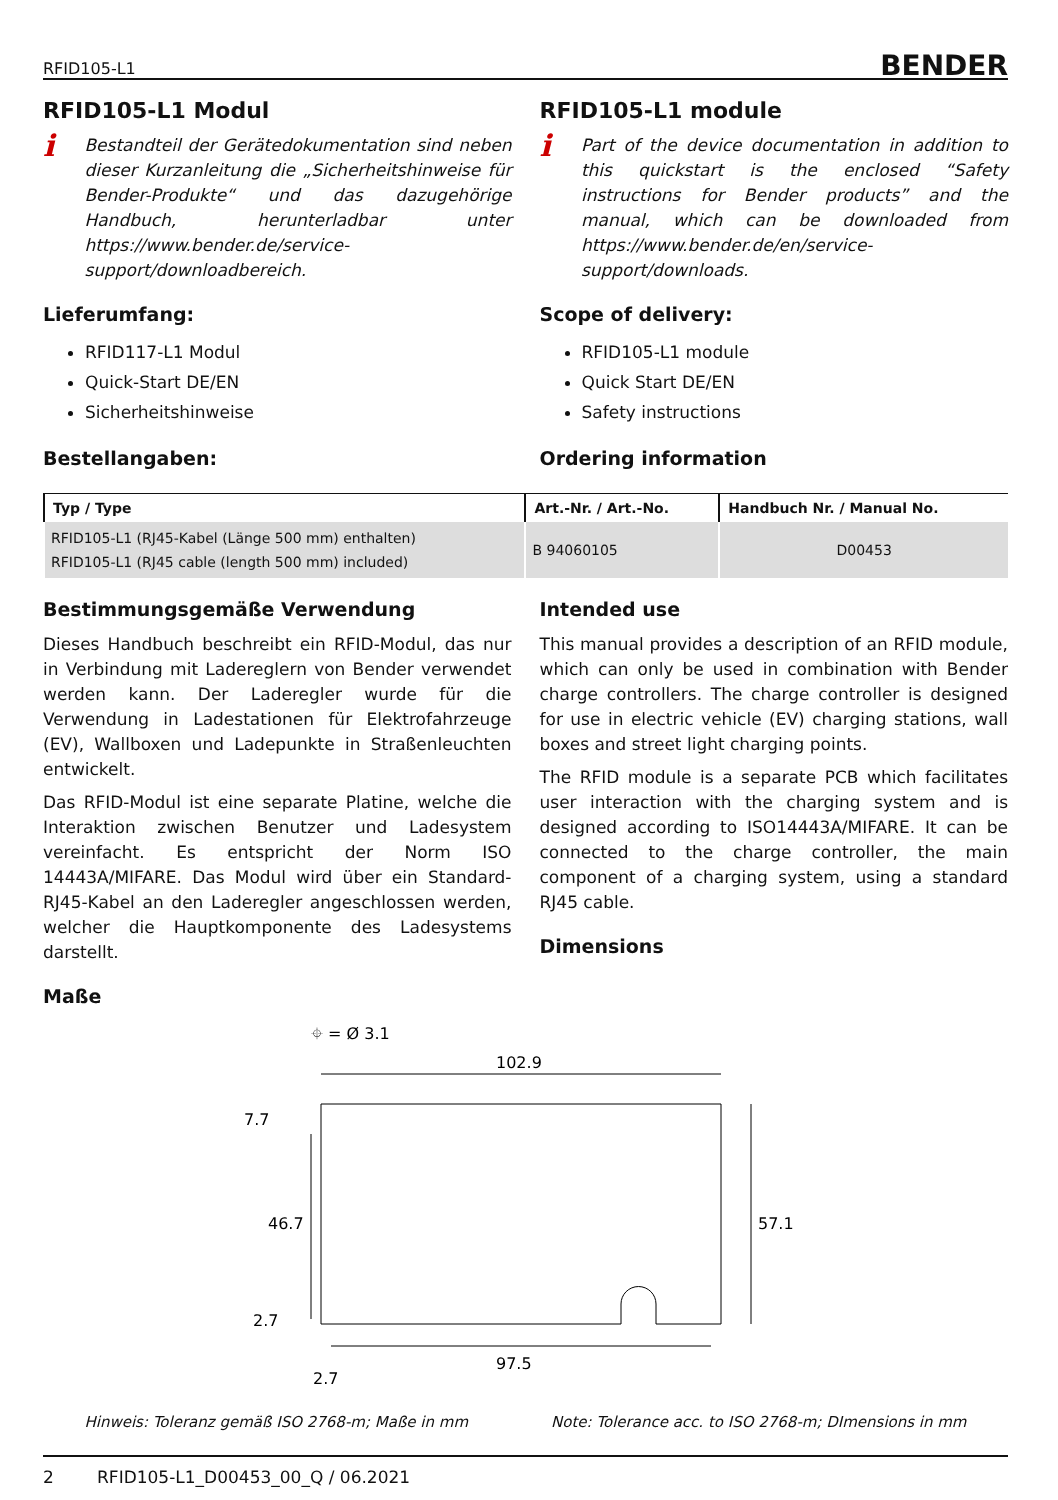RFID105-L1 BENDER
RFID105-L1 Modul
i
Bestandteil der Gerätedokumentation sind neben dieser Kurzanleitung die „Sicherheitshinweise für Bender-Produkte“ und das dazugehörige Handbuch, herunterladbar unter https://www.bender.de/service-support/downloadbereich.
Lieferumfang:
RFID117-L1 Modul
Quick-Start DE/EN
Sicherheitshinweise
Bestellangaben:
RFID105-L1 module
i
Part of the device documentation in addition to this quickstart is the enclosed “Safety instructions for Bender products” and the manual, which can be downloaded from https://www.bender.de/en/service-support/downloads.
Scope of delivery:
RFID105-L1 module
Quick Start DE/EN
Safety instructions
Ordering information
| Typ / Type | Art.-Nr. / Art.-No. | Handbuch Nr. / Manual No. |
| --- | --- | --- |
| RFID105-L1 (RJ45-Kabel (Länge 500 mm) enthalten) RFID105-L1 (RJ45 cable (length 500 mm) included) | B 94060105 | D00453 |
Bestimmungsgemäße Verwendung
Dieses Handbuch beschreibt ein RFID-Modul, das nur in Verbindung mit Ladereglern von Bender verwendet werden kann. Der Laderegler wurde für die Verwendung in Ladestationen für Elektrofahrzeuge (EV), Wallboxen und Ladepunkte in Straßenleuchten entwickelt.
Das RFID-Modul ist eine separate Platine, welche die Interaktion zwischen Benutzer und Ladesystem vereinfacht. Es entspricht der Norm ISO 14443A/MIFARE. Das Modul wird über ein Standard-RJ45-Kabel an den Laderegler angeschlossen werden, welcher die Hauptkomponente des Ladesystems darstellt.
Maße
Intended use
This manual provides a description of an RFID module, which can only be used in combination with Bender charge controllers. The charge controller is designed for use in electric vehicle (EV) charging stations, wall boxes and street light charging points.
The RFID module is a separate PCB which facilitates user interaction with the charging system and is designed according to ISO14443A/MIFARE. It can be connected to the charge controller, the main component of a charging system, using a standard RJ45 cable.
Dimensions
⌖ = Ø 3.1
102.9
57.1
46.7
7.7
2.7
97.5
2.7
Hinweis: Toleranz gemäß ISO 2768-m; Maße in mm Note: Tolerance acc. to ISO 2768-m; DImensions in mm
2 RFID105-L1_D00453_00_Q / 06.2021